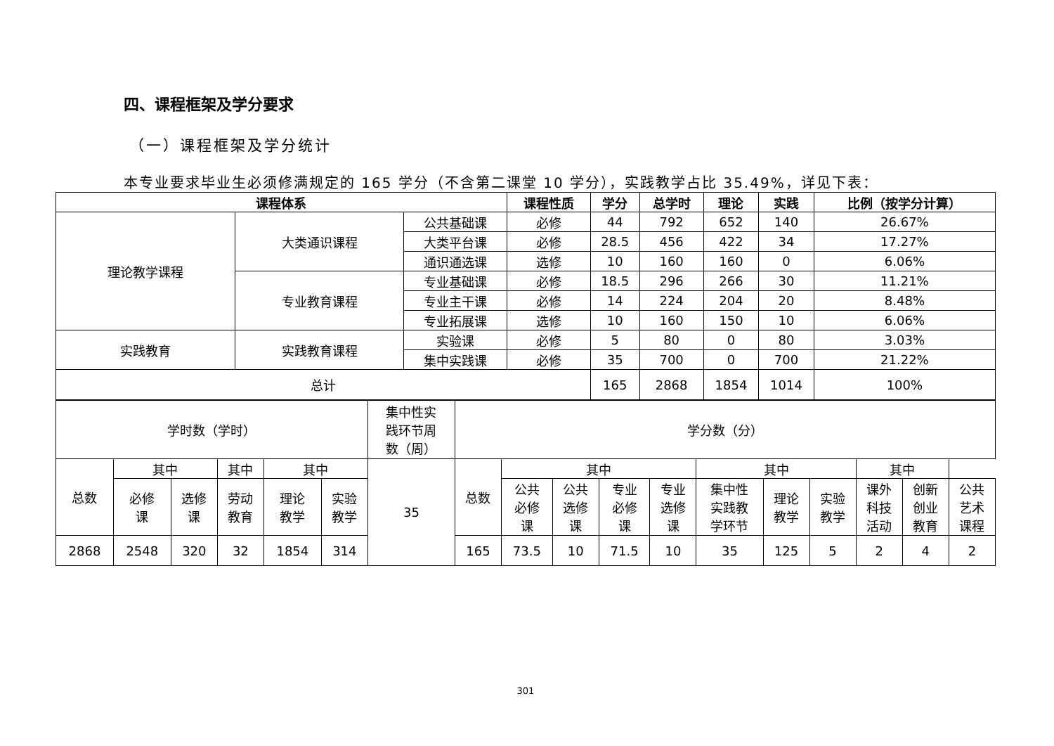四、课程框架及学分要求
（一）课程框架及学分统计
本专业要求毕业生必须修满规定的 165 学分（不含第二课堂 10 学分），实践教学占比 35.49%，详见下表：
| 课程体系 | | | 课程性质 | 学分 | 总学时 | 理论 | 实践 | 比例（按学分计算） |
| --- | --- | --- | --- | --- | --- | --- | --- | --- |
| 理论教学课程 | 大类通识课程 | 公共基础课 | 必修 | 44 | 792 | 652 | 140 | 26.67% |
| | | 大类平台课 | 必修 | 28.5 | 456 | 422 | 34 | 17.27% |
| | | 通识通选课 | 选修 | 10 | 160 | 160 | 0 | 6.06% |
| | 专业教育课程 | 专业基础课 | 必修 | 18.5 | 296 | 266 | 30 | 11.21% |
| | | 专业主干课 | 必修 | 14 | 224 | 204 | 20 | 8.48% |
| | | 专业拓展课 | 选修 | 10 | 160 | 150 | 10 | 6.06% |
| 实践教育 | 实践教育课程 | 实验课 | 必修 | 5 | 80 | 0 | 80 | 3.03% |
| | | 集中实践课 | 必修 | 35 | 700 | 0 | 700 | 21.22% |
| 总计 | | | | 165 | 2868 | 1854 | 1014 | 100% |
| 学时数（学时） | | | | | | 集中性实 践环节周 数（周） | 学分数（分） | | | | | | | | | | |
| 总数 | 其中 | | 其中 | 其中 | | 35 | 总数 | 其中 | | | | 其中 | | | 其中 | | |
| | 必修 课 | 选修 课 | 劳动 教育 | 理论 教学 | 实验 教学 | | | 公共 必修 课 | 公共 选修 课 | 专业 必修 课 | 专业 选修 课 | 集中性 实践教 学环节 | 理论 教学 | 实验 教学 | 课外 科技 活动 | 创新 创业 教育 | 公共 艺术 课程 |
| 2868 | 2548 | 320 | 32 | 1854 | 314 | | 165 | 73.5 | 10 | 71.5 | 10 | 35 | 125 | 5 | 2 | 4 | 2 |
301